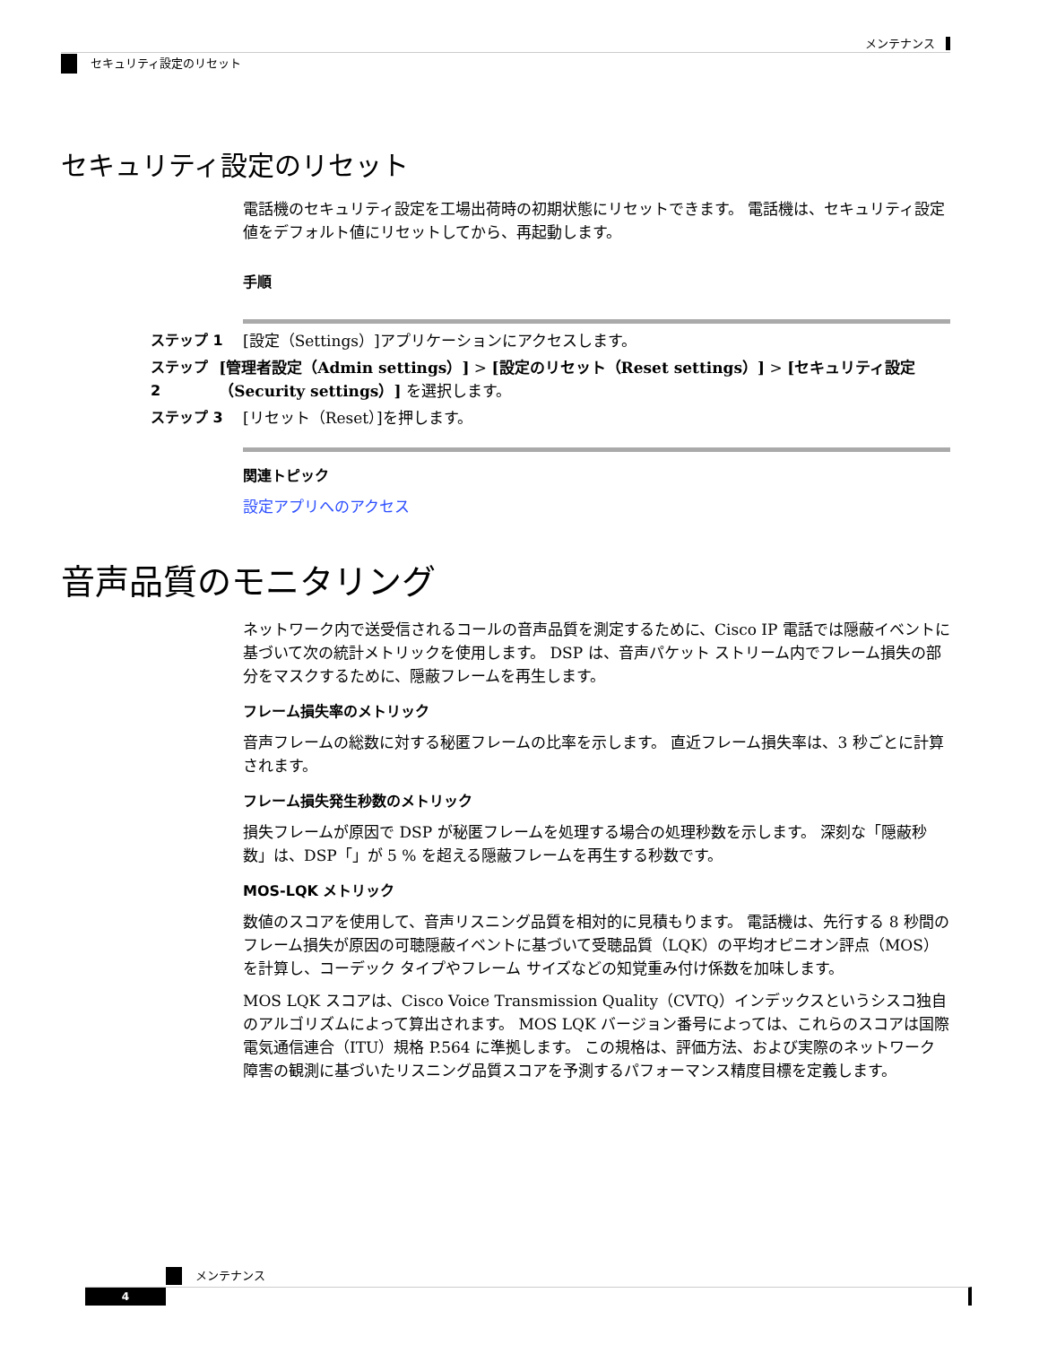メンテナンス
セキュリティ設定のリセット
セキュリティ設定のリセット
電話機のセキュリティ設定を工場出荷時の初期状態にリセットできます。 電話機は、セキュリティ設定値をデフォルト値にリセットしてから、再起動します。
手順
ステップ 1 [設定（Settings）]アプリケーションにアクセスします。
ステップ 2 [管理者設定（Admin settings）] > [設定のリセット（Reset settings）] > [セキュリティ設定（Security settings）] を選択します。
ステップ 3 [リセット（Reset）]を押します。
関連トピック
設定アプリへのアクセス
音声品質のモニタリング
ネットワーク内で送受信されるコールの音声品質を測定するために、Cisco IP 電話では隠蔽イベントに基づいて次の統計メトリックを使用します。 DSP は、音声パケット ストリーム内でフレーム損失の部分をマスクするために、隠蔽フレームを再生します。
フレーム損失率のメトリック
音声フレームの総数に対する秘匿フレームの比率を示します。 直近フレーム損失率は、3 秒ごとに計算されます。
フレーム損失発生秒数のメトリック
損失フレームが原因で DSP が秘匿フレームを処理する場合の処理秒数を示します。 深刻な「隠蔽秒数」は、DSP「」が 5 % を超える隠蔽フレームを再生する秒数です。
MOS-LQK メトリック
数値のスコアを使用して、音声リスニング品質を相対的に見積もります。 電話機は、先行する 8 秒間のフレーム損失が原因の可聴隠蔽イベントに基づいて受聴品質（LQK）の平均オピニオン評点（MOS）を計算し、コーデック タイプやフレーム サイズなどの知覚重み付け係数を加味します。
MOS LQK スコアは、Cisco Voice Transmission Quality（CVTQ）インデックスというシスコ独自のアルゴリズムによって算出されます。 MOS LQK バージョン番号によっては、これらのスコアは国際電気通信連合（ITU）規格 P.564 に準拠します。 この規格は、評価方法、および実際のネットワーク障害の観測に基づいたリスニング品質スコアを予測するパフォーマンス精度目標を定義します。
メンテナンス
4